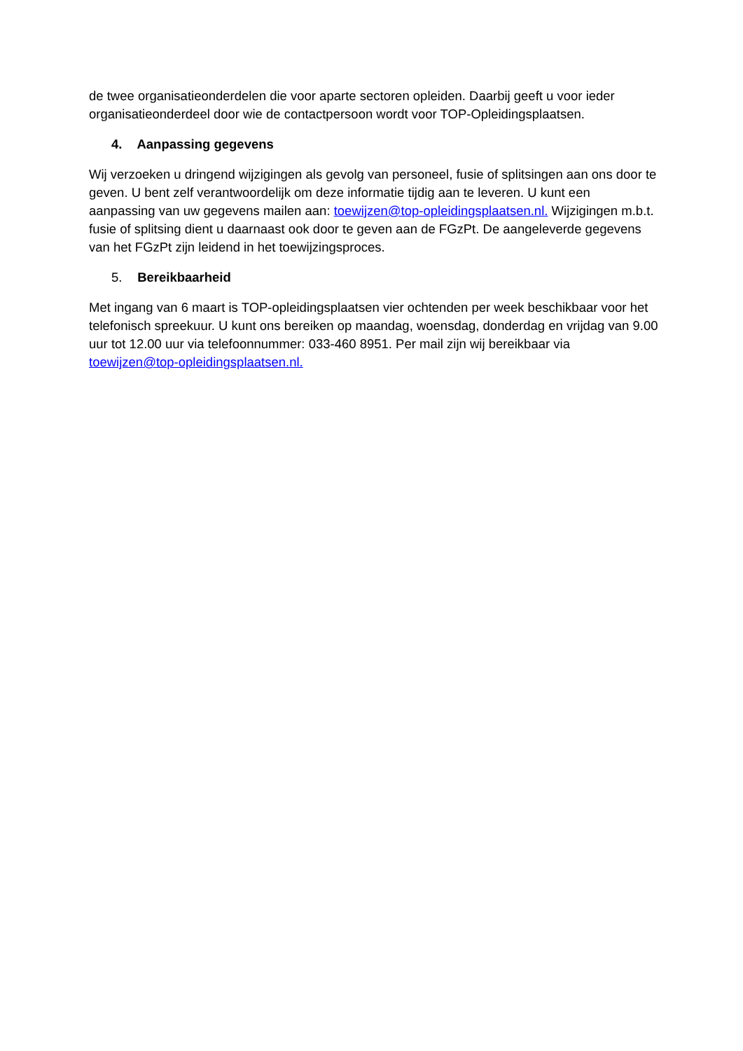de twee organisatieonderdelen die voor aparte sectoren opleiden. Daarbij geeft u voor ieder organisatieonderdeel door wie de contactpersoon wordt voor TOP-Opleidingsplaatsen.
4. Aanpassing gegevens
Wij verzoeken u dringend wijzigingen als gevolg van personeel, fusie of splitsingen aan ons door te geven. U bent zelf verantwoordelijk om deze informatie tijdig aan te leveren. U kunt een aanpassing van uw gegevens mailen aan: toewijzen@top-opleidingsplaatsen.nl. Wijzigingen m.b.t. fusie of splitsing dient u daarnaast ook door te geven aan de FGzPt. De aangeleverde gegevens van het FGzPt zijn leidend in het toewijzingsproces.
5. Bereikbaarheid
Met ingang van 6 maart is TOP-opleidingsplaatsen vier ochtenden per week beschikbaar voor het telefonisch spreekuur. U kunt ons bereiken op maandag, woensdag, donderdag en vrijdag van 9.00 uur tot 12.00 uur via telefoonnummer: 033-460 8951. Per mail zijn wij bereikbaar via toewijzen@top-opleidingsplaatsen.nl.